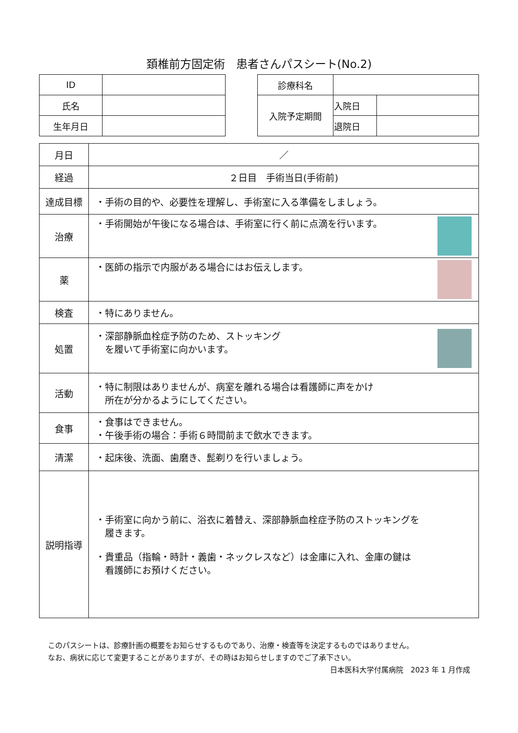頚椎前方固定術　患者さんパスシート(No.2)
| ID | |
| 氏名 | |
| 生年月日 | |
| 診療科名 | | |
| 入院予定期間 | 入院日 | |
| | 退院日 | |
| 月日 | ／ |
| 経過 | ２日目 手術当日(手術前) |
| 達成目標 | ・手術の目的や、必要性を理解し、手術室に入る準備をしましょう。 |
| 治療 | ・手術開始が午後になる場合は、手術室に行く前に点滴を行います。 |
| 薬 | ・医師の指示で内服がある場合にはお伝えします。 |
| 検査 | ・特にありません。 |
| 処置 | ・深部静脈血栓症予防のため、ストッキング を履いて手術室に向かいます。 |
| 活動 | ・特に制限はありませんが、病室を離れる場合は看護師に声をかけ 所在が分かるようにしてください。 |
| 食事 | ・食事はできません。 ・午後手術の場合：手術６時間前まで飲水できます。 |
| 清潔 | ・起床後、洗面、歯磨き、髭剃りを行いましょう。 |
| 説明指導 | ・手術室に向かう前に、浴衣に着替え、深部静脈血栓症予防のストッキングを 履きます。 ・貴重品（指輪・時計・義歯・ネックレスなど）は金庫に入れ、金庫の鍵は 看護師にお預けください。 |
このパスシートは、診療計画の概要をお知らせするものであり、治療・検査等を決定するものではありません。
なお、病状に応じて変更することがありますが、その時はお知らせしますのでご了承下さい。
日本医科大学付属病院　2023 年 1 月作成